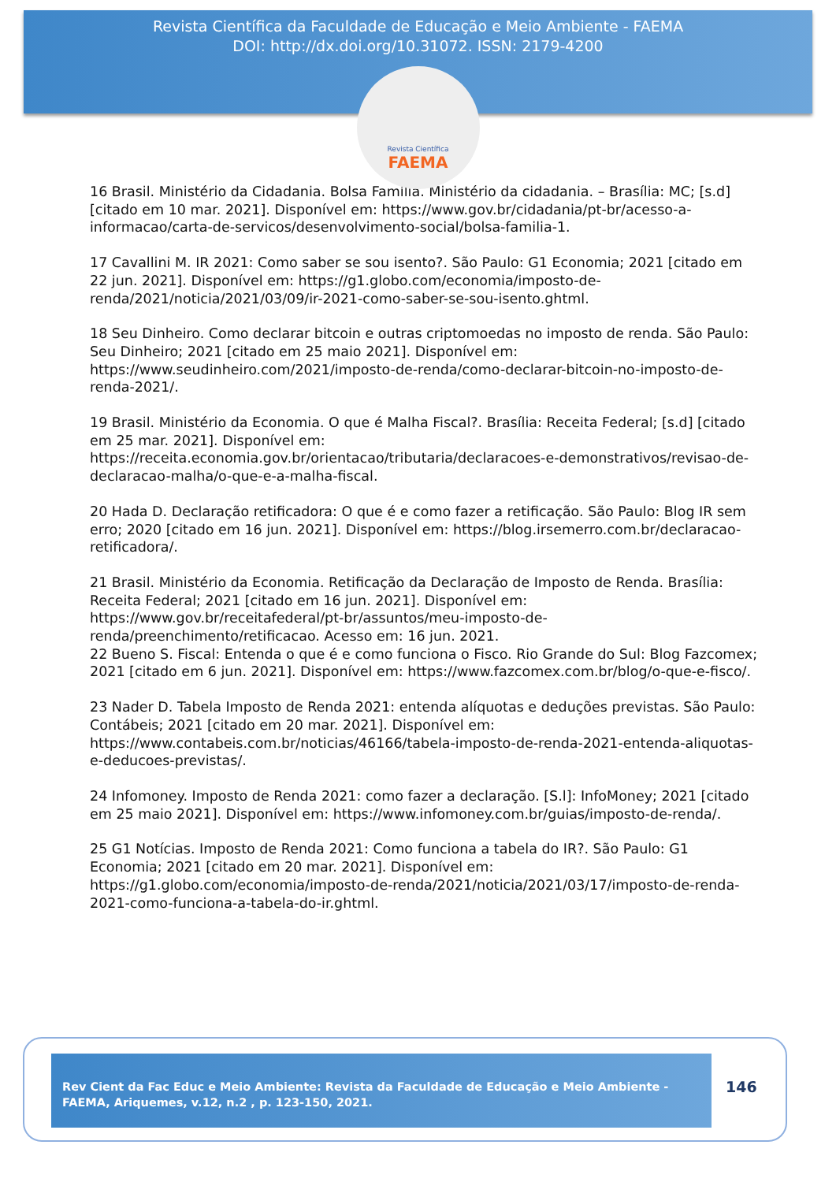Revista Científica da Faculdade de Educação e Meio Ambiente - FAEMA
DOI: http://dx.doi.org/10.31072. ISSN: 2179-4200
Revista Científica
FAEMA
16 Brasil. Ministério da Cidadania. Bolsa Família. Ministério da cidadania. – Brasília: MC; [s.d] [citado em 10 mar. 2021]. Disponível em: https://www.gov.br/cidadania/pt-br/acesso-a-informacao/carta-de-servicos/desenvolvimento-social/bolsa-familia-1.
17 Cavallini M. IR 2021: Como saber se sou isento?. São Paulo: G1 Economia; 2021 [citado em 22 jun. 2021]. Disponível em: https://g1.globo.com/economia/imposto-de-renda/2021/noticia/2021/03/09/ir-2021-como-saber-se-sou-isento.ghtml.
18 Seu Dinheiro. Como declarar bitcoin e outras criptomoedas no imposto de renda. São Paulo: Seu Dinheiro; 2021 [citado em 25 maio 2021]. Disponível em: https://www.seudinheiro.com/2021/imposto-de-renda/como-declarar-bitcoin-no-imposto-de-renda-2021/.
19 Brasil. Ministério da Economia. O que é Malha Fiscal?. Brasília: Receita Federal; [s.d] [citado em 25 mar. 2021]. Disponível em: https://receita.economia.gov.br/orientacao/tributaria/declaracoes-e-demonstrativos/revisao-de-declaracao-malha/o-que-e-a-malha-fiscal.
20 Hada D. Declaração retificadora: O que é e como fazer a retificação. São Paulo: Blog IR sem erro; 2020 [citado em 16 jun. 2021]. Disponível em: https://blog.irsemerro.com.br/declaracao-retificadora/.
21 Brasil. Ministério da Economia. Retificação da Declaração de Imposto de Renda. Brasília: Receita Federal; 2021 [citado em 16 jun. 2021]. Disponível em: https://www.gov.br/receitafederal/pt-br/assuntos/meu-imposto-de-renda/preenchimento/retificacao. Acesso em: 16 jun. 2021.
22 Bueno S. Fiscal: Entenda o que é e como funciona o Fisco. Rio Grande do Sul: Blog Fazcomex; 2021 [citado em 6 jun. 2021]. Disponível em: https://www.fazcomex.com.br/blog/o-que-e-fisco/.
23 Nader D. Tabela Imposto de Renda 2021: entenda alíquotas e deduções previstas. São Paulo: Contábeis; 2021 [citado em 20 mar. 2021]. Disponível em: https://www.contabeis.com.br/noticias/46166/tabela-imposto-de-renda-2021-entenda-aliquotas-e-deducoes-previstas/.
24 Infomoney. Imposto de Renda 2021: como fazer a declaração. [S.l]: InfoMoney; 2021 [citado em 25 maio 2021]. Disponível em: https://www.infomoney.com.br/guias/imposto-de-renda/.
25 G1 Notícias. Imposto de Renda 2021: Como funciona a tabela do IR?. São Paulo: G1 Economia; 2021 [citado em 20 mar. 2021]. Disponível em: https://g1.globo.com/economia/imposto-de-renda/2021/noticia/2021/03/17/imposto-de-renda-2021-como-funciona-a-tabela-do-ir.ghtml.
Rev Cient da Fac Educ e Meio Ambiente: Revista da Faculdade de Educação e Meio Ambiente - FAEMA, Ariquemes, v.12, n.2 , p. 123-150, 2021.
146